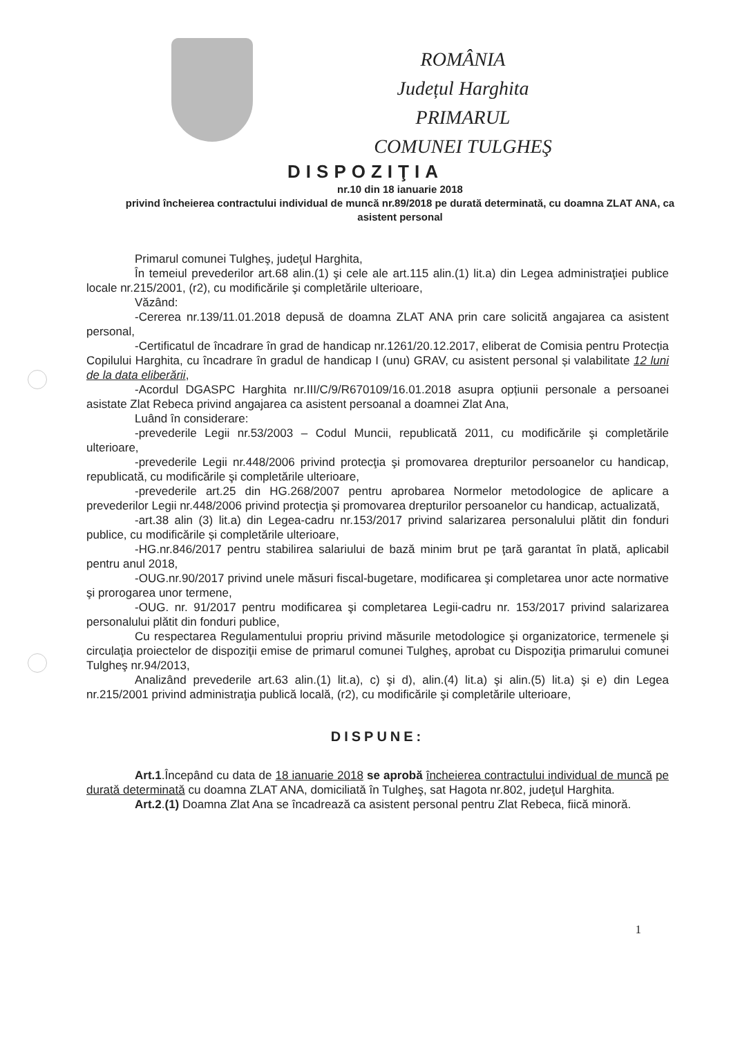ROMÂNIA
Județul Harghita
PRIMARUL
COMUNEI TULGHEŞ
DISPOZIŢIA
nr.10 din 18 ianuarie 2018
privind încheierea contractului individual de muncă nr.89/2018 pe durată determinată, cu doamna ZLAT ANA, ca asistent personal
Primarul comunei Tulgheş, judeţul Harghita,
În temeiul prevederilor art.68 alin.(1) şi cele ale art.115 alin.(1) lit.a) din Legea administraţiei publice locale nr.215/2001, (r2), cu modificările şi completările ulterioare,
Văzând:
-Cererea nr.139/11.01.2018 depusă de doamna ZLAT ANA prin care solicită angajarea ca asistent personal,
-Certificatul de încadrare în grad de handicap nr.1261/20.12.2017, eliberat de Comisia pentru Protecția Copilului Harghita, cu încadrare în gradul de handicap I (unu) GRAV, cu asistent personal și valabilitate 12 luni de la data eliberării,
-Acordul DGASPC Harghita nr.III/C/9/R670109/16.01.2018 asupra opțiunii personale a persoanei asistate Zlat Rebeca privind angajarea ca asistent persoanal a doamnei Zlat Ana,
Luând în considerare:
-prevederile Legii nr.53/2003 – Codul Muncii, republicată 2011, cu modificările şi completările ulterioare,
-prevederile Legii nr.448/2006 privind protecţia şi promovarea drepturilor persoanelor cu handicap, republicată, cu modificările şi completările ulterioare,
-prevederile art.25 din HG.268/2007 pentru aprobarea Normelor metodologice de aplicare a prevederilor Legii nr.448/2006 privind protecţia şi promovarea drepturilor persoanelor cu handicap, actualizată,
-art.38 alin (3) lit.a) din Legea-cadru nr.153/2017 privind salarizarea personalului plătit din fonduri publice, cu modificările și completările ulterioare,
-HG.nr.846/2017 pentru stabilirea salariului de bază minim brut pe ţară garantat în plată, aplicabil pentru anul 2018,
-OUG.nr.90/2017 privind unele măsuri fiscal-bugetare, modificarea şi completarea unor acte normative şi prorogarea unor termene,
-OUG. nr. 91/2017 pentru modificarea şi completarea Legii-cadru nr. 153/2017 privind salarizarea personalului plătit din fonduri publice,
Cu respectarea Regulamentului propriu privind măsurile metodologice şi organizatorice, termenele şi circulaţia proiectelor de dispoziţii emise de primarul comunei Tulgheş, aprobat cu Dispoziţia primarului comunei Tulgheş nr.94/2013,
Analizând prevederile art.63 alin.(1) lit.a), c) şi d), alin.(4) lit.a) şi alin.(5) lit.a) şi e) din Legea nr.215/2001 privind administraţia publică locală, (r2), cu modificările şi completările ulterioare,
DISPUNE:
Art.1.Începând cu data de 18 ianuarie 2018 se aprobă încheierea contractului individual de muncă pe durată determinată cu doamna ZLAT ANA, domiciliată în Tulgheş, sat Hagota nr.802, judeţul Harghita.
Art.2.(1) Doamna Zlat Ana se încadrează ca asistent personal pentru Zlat Rebeca, fiică minoră.
1